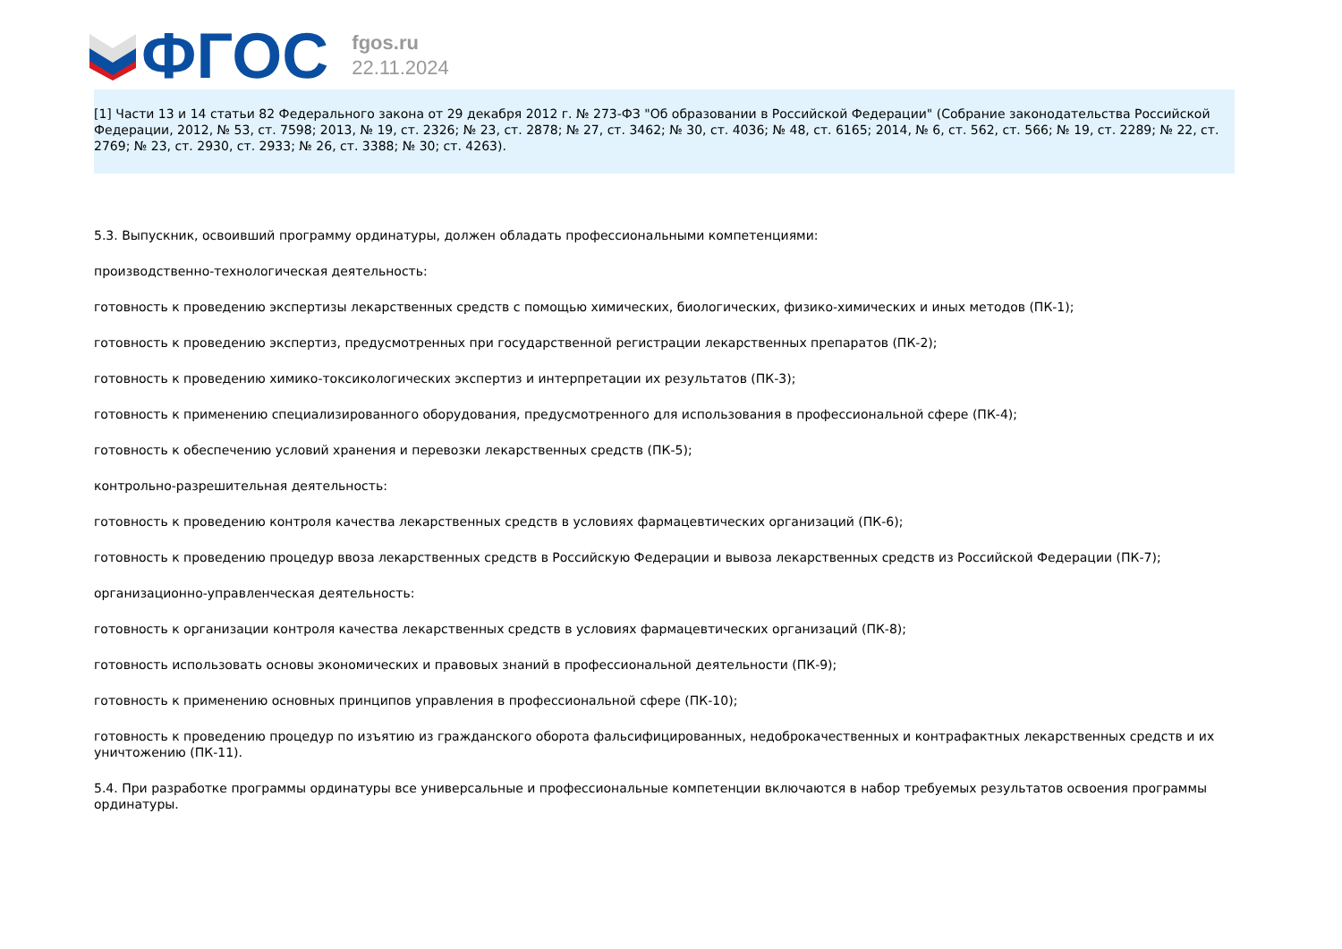ФГОС
fgos.ru
22.11.2024
[1] Части 13 и 14 статьи 82 Федерального закона от 29 декабря 2012 г. № 273-ФЗ "Об образовании в Российской Федерации" (Собрание законодательства Российской Федерации, 2012, № 53, ст. 7598; 2013, № 19, ст. 2326; № 23, ст. 2878; № 27, ст. 3462; № 30, ст. 4036; № 48, ст. 6165; 2014, № 6, ст. 562, ст. 566; № 19, ст. 2289; № 22, ст. 2769; № 23, ст. 2930, ст. 2933; № 26, ст. 3388; № 30; ст. 4263).
5.3. Выпускник, освоивший программу ординатуры, должен обладать профессиональными компетенциями:
производственно-технологическая деятельность:
готовность к проведению экспертизы лекарственных средств с помощью химических, биологических, физико-химических и иных методов (ПК-1);
готовность к проведению экспертиз, предусмотренных при государственной регистрации лекарственных препаратов (ПК-2);
готовность к проведению химико-токсикологических экспертиз и интерпретации их результатов (ПК-3);
готовность к применению специализированного оборудования, предусмотренного для использования в профессиональной сфере (ПК-4);
готовность к обеспечению условий хранения и перевозки лекарственных средств (ПК-5);
контрольно-разрешительная деятельность:
готовность к проведению контроля качества лекарственных средств в условиях фармацевтических организаций (ПК-6);
готовность к проведению процедур ввоза лекарственных средств в Российскую Федерации и вывоза лекарственных средств из Российской Федерации (ПК-7);
организационно-управленческая деятельность:
готовность к организации контроля качества лекарственных средств в условиях фармацевтических организаций (ПК-8);
готовность использовать основы экономических и правовых знаний в профессиональной деятельности (ПК-9);
готовность к применению основных принципов управления в профессиональной сфере (ПК-10);
готовность к проведению процедур по изъятию из гражданского оборота фальсифицированных, недоброкачественных и контрафактных лекарственных средств и их уничтожению (ПК-11).
5.4. При разработке программы ординатуры все универсальные и профессиональные компетенции включаются в набор требуемых результатов освоения программы ординатуры.